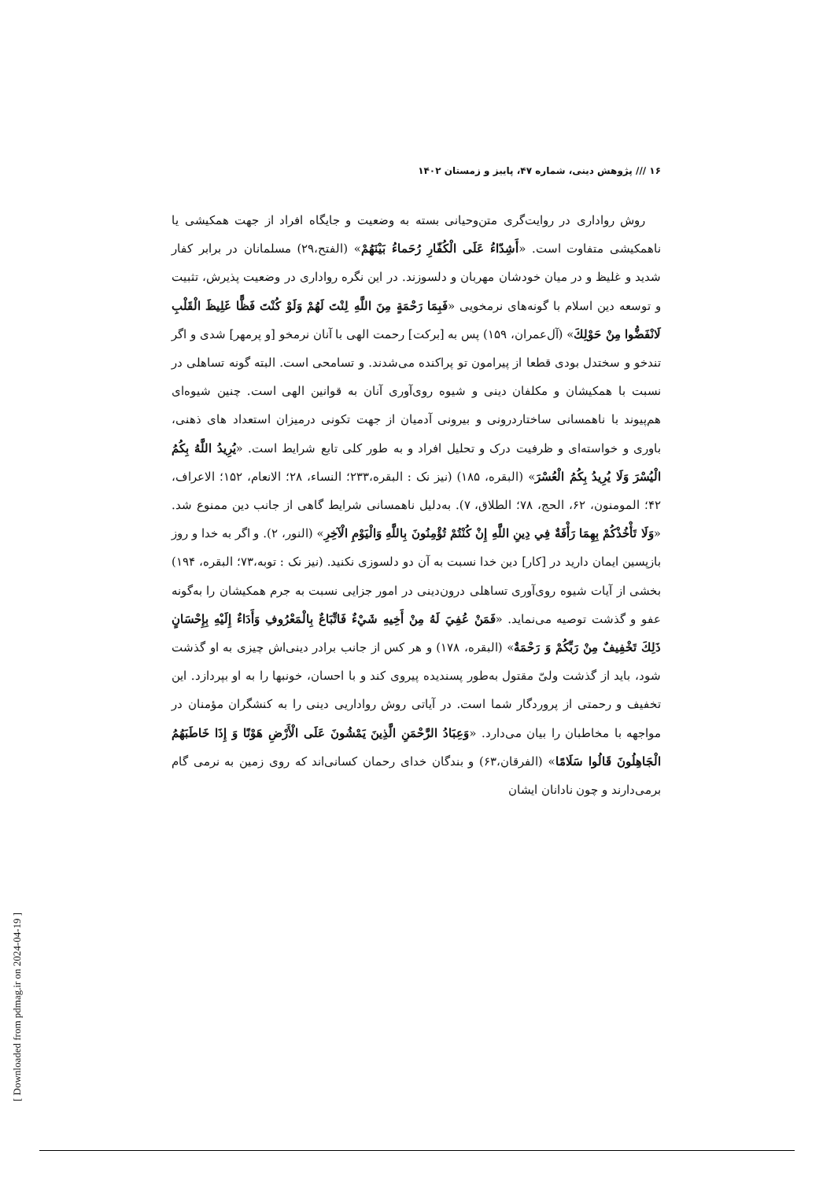[ Downloaded from pdmag.ir on 2024-04-19 ]
۱۶ /// پژوهش دینی، شماره ۴۷، پاییز و زمستان ۱۴۰۲
روش رواداری در روایت‌گری متن‌وحیانی بسته به وضعیت و جایگاه افراد از جهت همکیشی یا ناهمکیشی متفاوت است. «أَشِدّاءُ عَلَى الْكُفّارِ رُحَماءُ بَيْنَهُمْ» (الفتح،۲۹) مسلمانان در برابر کفار شدید و غلیظ و در میان خودشان مهربان و دلسوزند. در این نگره رواداری در وضعیت پذیرش، تثبیت و توسعه دین اسلام با گونه‌های نرمخویی «فَبِمَا رَحْمَةٍ مِنَ اللَّهِ لِنْتَ لَهُمْ وَلَوْ كُنْتَ فَظًّا غَلِيظَ الْقَلْبِ لَانْفَضُّوا مِنْ حَوْلِكَ» (آل‌عمران، ۱۵۹) پس به [برکت] رحمت الهی با آنان نرمخو [و پرمهر] شدی و اگر تندخو و سختدل بودی قطعا از پیرامون تو پراکنده می‌شدند. و تسامحی است. البته گونه تساهلی در نسبت با همکیشان و مکلفان دینی و شیوه روی‌آوری آنان به قوانین الهی است. چنین شیوه‌ای هم‌پیوند با ناهمسانی ساختاردرونی و بیرونی آدمیان از جهت تکونی درمیزان استعداد های ذهنی، باوری و خواسته‌ای و ظرفیت درک و تحلیل افراد و به طور کلی تابع شرایط است. «يُرِيدُ اللَّهُ بِكُمُ الْيُسْرَ وَلَا يُرِيدُ بِكُمُ الْعُسْرَ» (البقره، ۱۸۵) (نیز نک : البقره،۲۳۳؛ النساء، ۲۸؛ الانعام، ۱۵۲؛ الاعراف، ۴۲؛ المومنون، ۶۲، الحج، ۷۸؛ الطلاق، ۷). به‌دلیل ناهمسانی شرایط گاهی از جانب دین ممنوع شد. «وَلَا تَأْخُذْكُمْ بِهِمَا رَأْفَةٌ فِي دِينِ اللَّهِ إِنْ كُنْتُمْ تُؤْمِنُونَ بِاللَّهِ وَالْيَوْمِ الْآخِرِ» (النور، ۲). و اگر به خدا و روز بازپسین ایمان دارید در [کار] دین خدا نسبت به آن دو دلسوزی نکنید. (نیز نک : توبه،۷۳؛ البقره، ۱۹۴) بخشی از آیات شیوه روی‌آوری تساهلی درون‌دینی در امور جزایی نسبت به جرم همکیشان را به‌گونه عفو و گذشت توصیه می‌نماید. «فَمَنْ عُفِيَ لَهُ مِنْ أَخِيهِ شَيْءٌ فَاتِّبَاعٌ بِالْمَعْرُوفِ وَأَدَاءٌ إِلَيْهِ بِإِحْسَانٍ ذَلِكَ تَخْفِيفٌ مِنْ رَبِّكُمْ وَ رَحْمَةٌ» (البقره، ۱۷۸) و هر کس از جانب برادر دینی‌اش چیزی به او گذشت شود، باید از گذشت ولیّ مقتول به‌طور پسندیده پیروی کند و با احسان، خونبها را به او بپردازد. این تخفیف و رحمتی از پروردگار شما است. در آیاتی روش رواداریی دینی را به کنشگران مؤمنان در مواجهه با مخاطبان را بیان می‌دارد. «وَعِبَادُ الرَّحْمَنِ الَّذِينَ يَمْشُونَ عَلَى الْأَرْضِ هَوْنًا وَ إِذَا خَاطَبَهُمُ الْجَاهِلُونَ قَالُوا سَلَامًا» (الفرقان،۶۳) و بندگان خدای رحمان کسانی‌اند که روی زمین به نرمی گام برمی‌دارند و چون نادانان ایشان